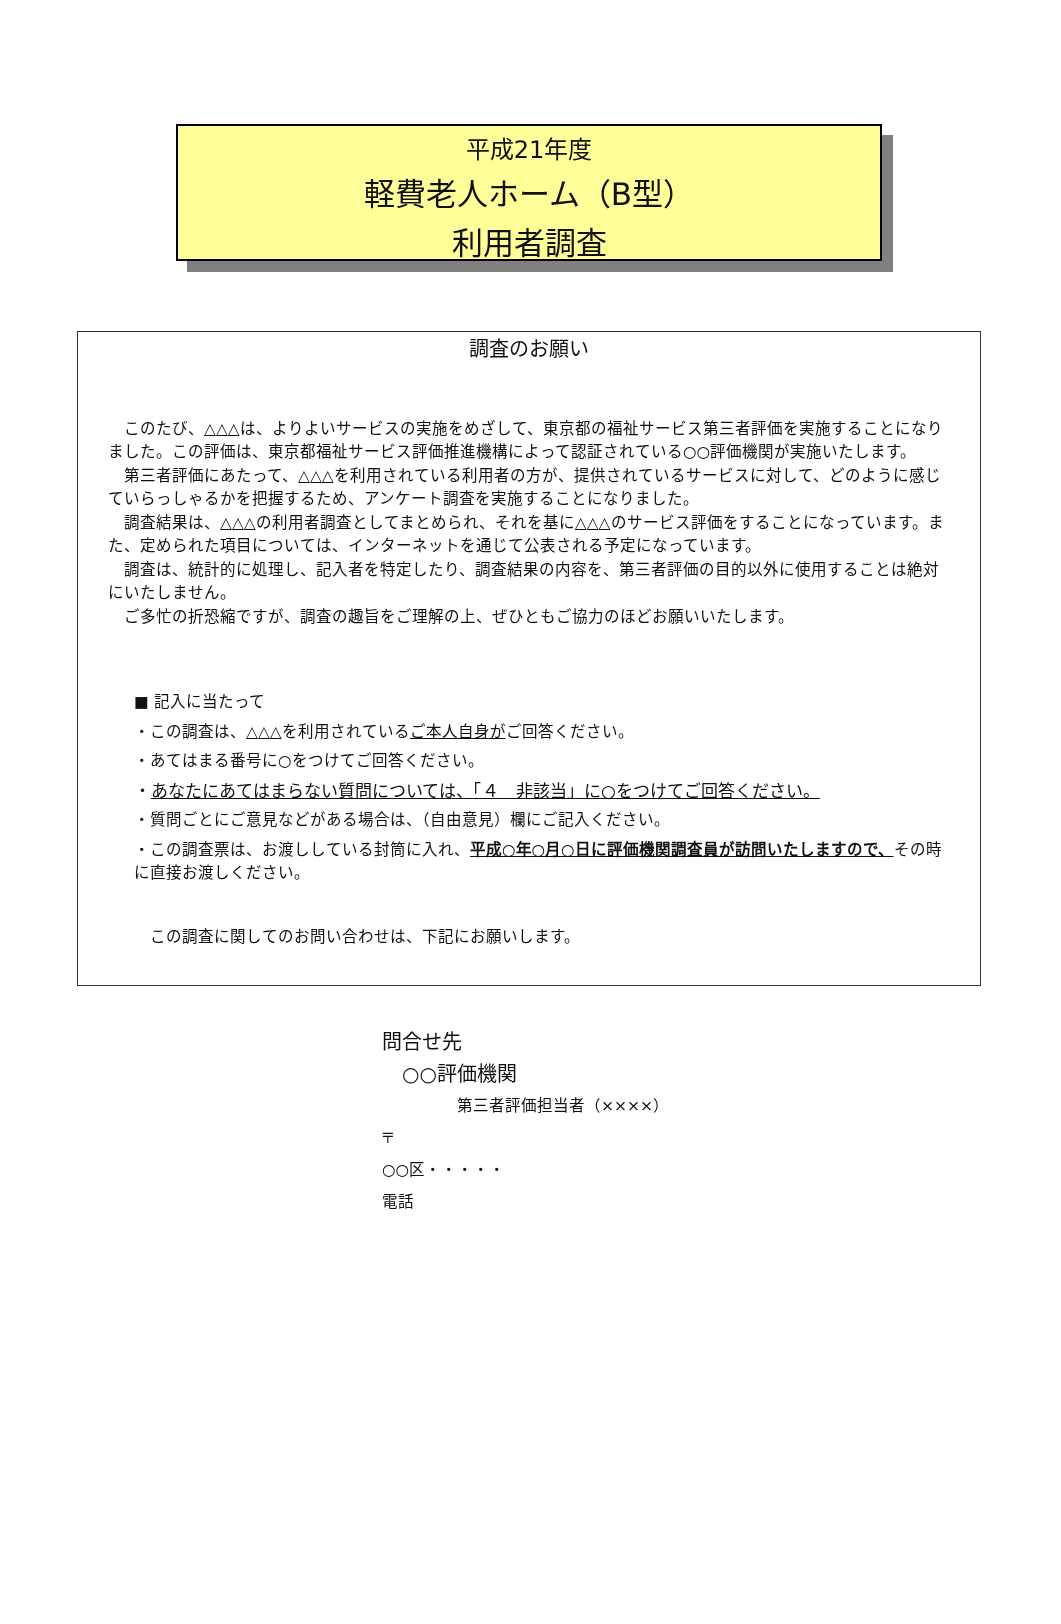平成21年度
軽費老人ホーム（B型）
利用者調査
調査のお願い
　このたび、△△△は、よりよいサービスの実施をめざして、東京都の福祉サービス第三者評価を実施することになりました。この評価は、東京都福祉サービス評価推進機構によって認証されている○○評価機関が実施いたします。
　第三者評価にあたって、△△△を利用されている利用者の方が、提供されているサービスに対して、どのように感じていらっしゃるかを把握するため、アンケート調査を実施することになりました。
　調査結果は、△△△の利用者調査としてまとめられ、それを基に△△△のサービス評価をすることになっています。また、定められた項目については、インターネットを通じて公表される予定になっています。
　調査は、統計的に処理し、記入者を特定したり、調査結果の内容を、第三者評価の目的以外に使用することは絶対にいたしません。
　ご多忙の折恐縮ですが、調査の趣旨をご理解の上、ぜひともご協力のほどお願いいたします。
■ 記入に当たって
・この調査は、△△△を利用されているご本人自身がご回答ください。
・あてはまる番号に○をつけてご回答ください。
・あなたにあてはまらない質問については、「４　非該当」に○をつけてご回答ください。
・質問ごとにご意見などがある場合は、（自由意見）欄にご記入ください。
・この調査票は、お渡ししている封筒に入れ、平成○年○月○日に評価機関調査員が訪問いたしますので、その時に直接お渡しください。
　この調査に関してのお問い合わせは、下記にお願いします。
問合せ先
　○○評価機関
第三者評価担当者（××××）
〒
○○区・・・・・
電話